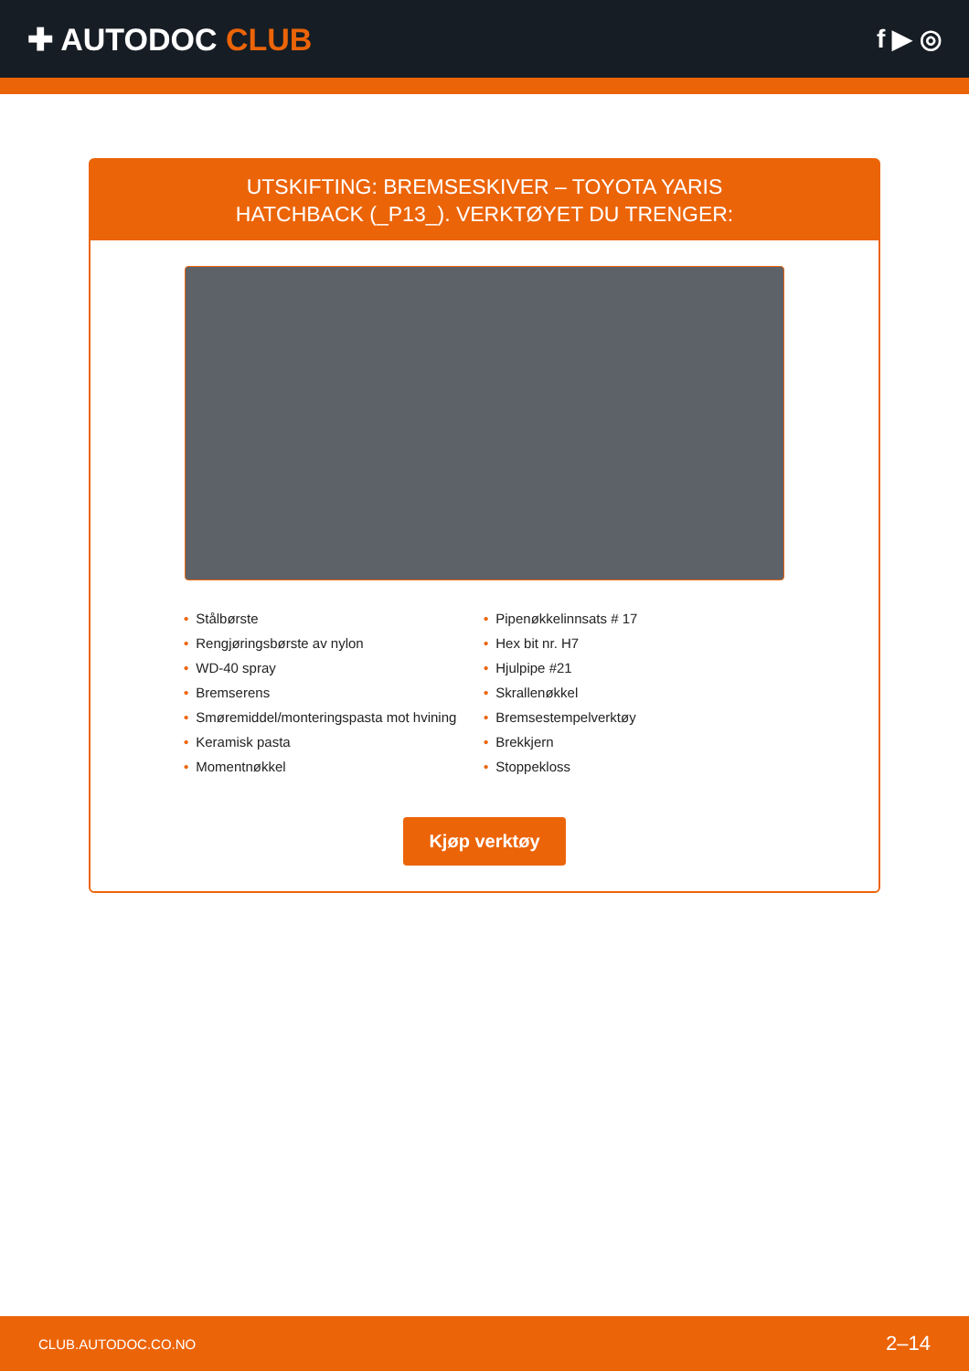✚ AUTODOC CLUB
f ▶ ◎
UTSKIFTING: BREMSESKIVER – TOYOTA YARIS
HATCHBACK (_P13_). VERKTØYET DU TRENGER:
• Stålbørste
• Rengjøringsbørste av nylon
• WD-40 spray
• Bremserens
• Smøremiddel/monteringspasta mot hvining
• Keramisk pasta
• Momentnøkkel
• Pipenøkkelinnsats # 17
• Hex bit nr. H7
• Hjulpipe #21
• Skrallenøkkel
• Bremsestempelverktøy
• Brekkjern
• Stoppekloss
Kjøp verktøy
CLUB.AUTODOC.CO.NO 2–14